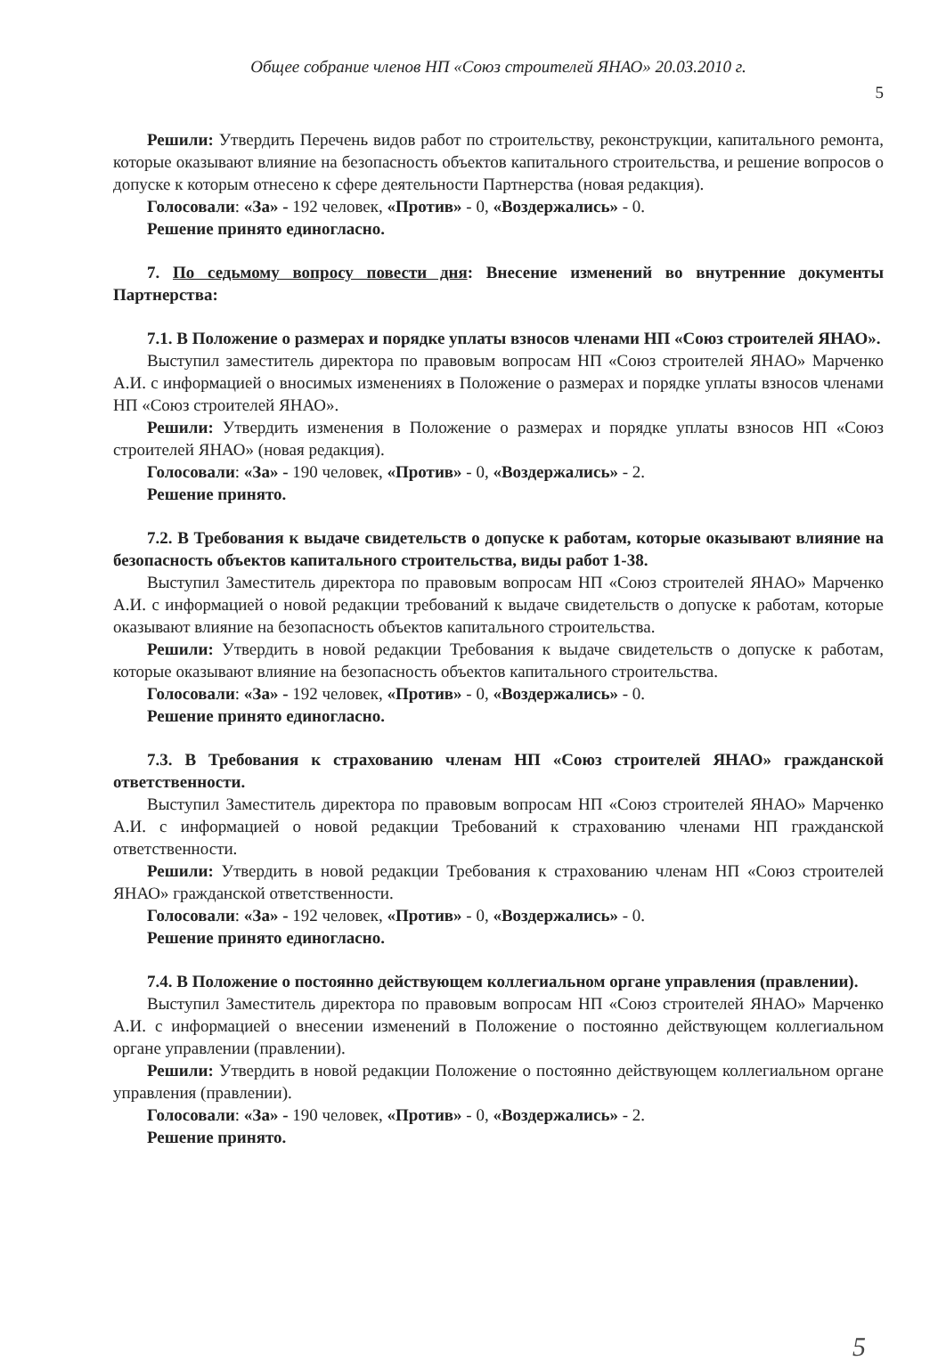Общее собрание членов НП «Союз строителей ЯНАО» 20.03.2010 г.
5
Решили: Утвердить Перечень видов работ по строительству, реконструкции, капитального ремонта, которые оказывают влияние на безопасность объектов капитального строительства, и решение вопросов о допуске к которым отнесено к сфере деятельности Партнерства (новая редакция).
Голосовали: «За» - 192 человек, «Против» - 0, «Воздержались» - 0.
Решение принято единогласно.
7. По седьмому вопросу повести дня: Внесение изменений во внутренние документы Партнерства:
7.1. В Положение о размерах и порядке уплаты взносов членами НП «Союз строителей ЯНАО».
Выступил заместитель директора по правовым вопросам НП «Союз строителей ЯНАО» Марченко А.И. с информацией о вносимых изменениях в Положение о размерах и порядке уплаты взносов членами НП «Союз строителей ЯНАО».
Решили: Утвердить изменения в Положение о размерах и порядке уплаты взносов НП «Союз строителей ЯНАО» (новая редакция).
Голосовали: «За» - 190 человек, «Против» - 0, «Воздержались» - 2.
Решение принято.
7.2. В Требования к выдаче свидетельств о допуске к работам, которые оказывают влияние на безопасность объектов капитального строительства, виды работ 1-38.
Выступил Заместитель директора по правовым вопросам НП «Союз строителей ЯНАО» Марченко А.И. с информацией о новой редакции требований к выдаче свидетельств о допуске к работам, которые оказывают влияние на безопасность объектов капитального строительства.
Решили: Утвердить в новой редакции Требования к выдаче свидетельств о допуске к работам, которые оказывают влияние на безопасность объектов капитального строительства.
Голосовали: «За» - 192 человек, «Против» - 0, «Воздержались» - 0.
Решение принято единогласно.
7.3. В Требования к страхованию членам НП «Союз строителей ЯНАО» гражданской ответственности.
Выступил Заместитель директора по правовым вопросам НП «Союз строителей ЯНАО» Марченко А.И. с информацией о новой редакции Требований к страхованию членами НП гражданской ответственности.
Решили: Утвердить в новой редакции Требования к страхованию членам НП «Союз строителей ЯНАО» гражданской ответственности.
Голосовали: «За» - 192 человек, «Против» - 0, «Воздержались» - 0.
Решение принято единогласно.
7.4. В Положение о постоянно действующем коллегиальном органе управления (правлении).
Выступил Заместитель директора по правовым вопросам НП «Союз строителей ЯНАО» Марченко А.И. с информацией о внесении изменений в Положение о постоянно действующем коллегиальном органе управлении (правлении).
Решили: Утвердить в новой редакции Положение о постоянно действующем коллегиальном органе управления (правлении).
Голосовали: «За» - 190 человек, «Против» - 0, «Воздержались» - 2.
Решение принято.
5